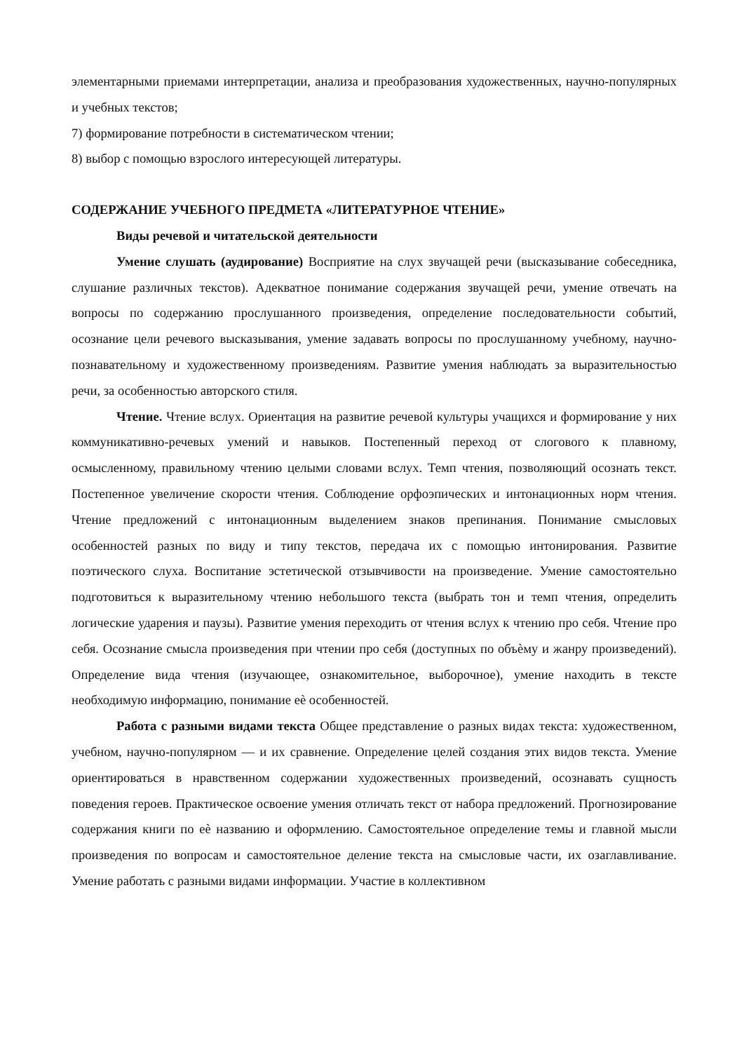элементарными приемами интерпретации, анализа и преобразования художественных, научно-популярных и учебных текстов;
7) формирование потребности в систематическом чтении;
8) выбор с помощью взрослого интересующей литературы.
СОДЕРЖАНИЕ УЧЕБНОГО ПРЕДМЕТА «ЛИТЕРАТУРНОЕ ЧТЕНИЕ»
Виды речевой и читательской деятельности
Умение слушать (аудирование) Восприятие на слух звучащей речи (высказывание собеседника, слушание различных текстов). Адекватное понимание содержания звучащей речи, умение отвечать на вопросы по содержанию прослушанного произведения, определение последовательности событий, осознание цели речевого высказывания, умение задавать вопросы по прослушанному учебному, научно-познавательному и художественному произведениям. Развитие умения наблюдать за выразительностью речи, за особенностью авторского стиля.
Чтение. Чтение вслух. Ориентация на развитие речевой культуры учащихся и формирование у них коммуникативно-речевых умений и навыков. Постепенный переход от слогового к плавному, осмысленному, правильному чтению целыми словами вслух. Темп чтения, позволяющий осознать текст. Постепенное увеличение скорости чтения. Соблюдение орфоэпических и интонационных норм чтения. Чтение предложений с интонационным выделением знаков препинания. Понимание смысловых особенностей разных по виду и типу текстов, передача их с помощью интонирования. Развитие поэтического слуха. Воспитание эстетической отзывчивости на произведение. Умение самостоятельно подготовиться к выразительному чтению небольшого текста (выбрать тон и темп чтения, определить логические ударения и паузы). Развитие умения переходить от чтения вслух к чтению про себя. Чтение про себя. Осознание смысла произведения при чтении про себя (доступных по объѐму и жанру произведений). Определение вида чтения (изучающее, ознакомительное, выборочное), умение находить в тексте необходимую информацию, понимание еѐ особенностей.
Работа с разными видами текста Общее представление о разных видах текста: художественном, учебном, научно-популярном — и их сравнение. Определение целей создания этих видов текста. Умение ориентироваться в нравственном содержании художественных произведений, осознавать сущность поведения героев. Практическое освоение умения отличать текст от набора предложений. Прогнозирование содержания книги по еѐ названию и оформлению. Самостоятельное определение темы и главной мысли произведения по вопросам и самостоятельное деление текста на смысловые части, их озаглавливание. Умение работать с разными видами информации. Участие в коллективном